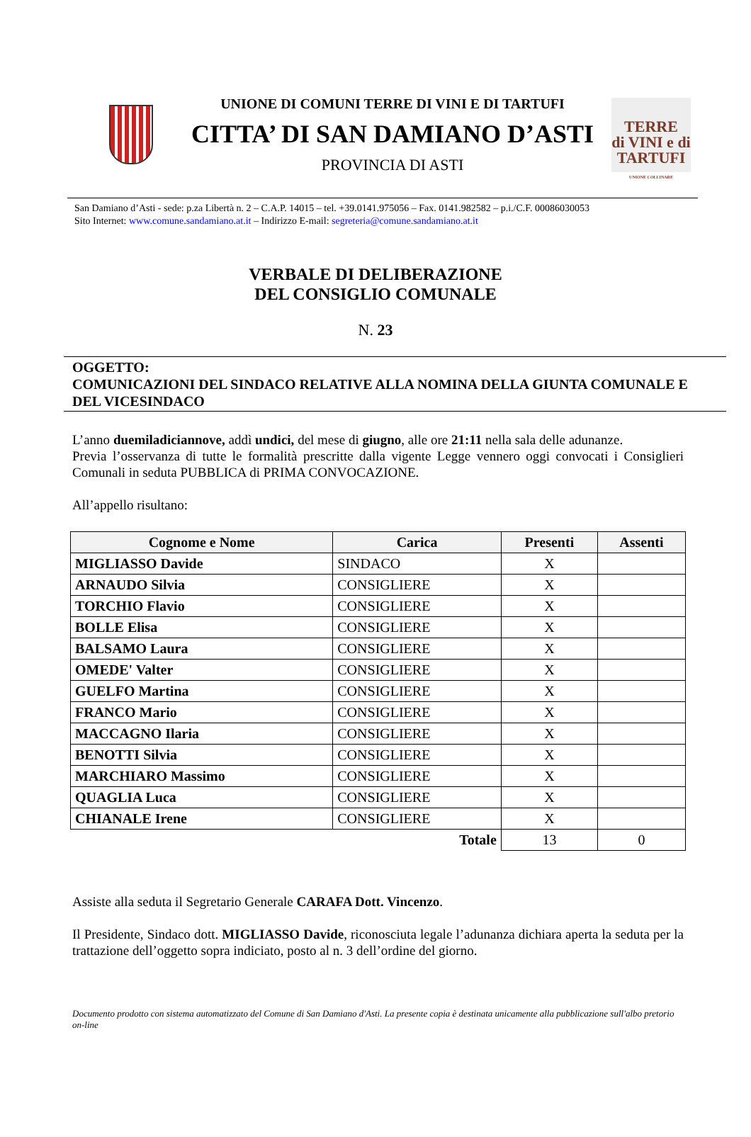UNIONE DI COMUNI TERRE DI VINI E DI TARTUFI
CITTA’ DI SAN DAMIANO D’ASTI
PROVINCIA DI ASTI
TERRE
di VINI e di
TARTUFI
UNIONE COLLINARE
San Damiano d’Asti - sede: p.za Libertà n. 2 – C.A.P. 14015 – tel. +39.0141.975056 – Fax. 0141.982582 – p.i./C.F. 00086030053
Sito Internet: www.comune.sandamiano.at.it – Indirizzo E-mail: segreteria@comune.sandamiano.at.it
VERBALE DI DELIBERAZIONE
DEL CONSIGLIO COMUNALE
N. 23
OGGETTO:
COMUNICAZIONI DEL SINDACO RELATIVE ALLA NOMINA DELLA GIUNTA COMUNALE E DEL VICESINDACO
L’anno duemiladiciannove, addì undici, del mese di giugno, alle ore 21:11 nella sala delle adunanze.
Previa l’osservanza di tutte le formalità prescritte dalla vigente Legge vennero oggi convocati i Consiglieri Comunali in seduta PUBBLICA di PRIMA CONVOCAZIONE.
All’appello risultano:
| Cognome e Nome | Carica | Presenti | Assenti |
| --- | --- | --- | --- |
| MIGLIASSO Davide | SINDACO | X | |
| ARNAUDO Silvia | CONSIGLIERE | X | |
| TORCHIO Flavio | CONSIGLIERE | X | |
| BOLLE Elisa | CONSIGLIERE | X | |
| BALSAMO Laura | CONSIGLIERE | X | |
| OMEDE' Valter | CONSIGLIERE | X | |
| GUELFO Martina | CONSIGLIERE | X | |
| FRANCO Mario | CONSIGLIERE | X | |
| MACCAGNO Ilaria | CONSIGLIERE | X | |
| BENOTTI Silvia | CONSIGLIERE | X | |
| MARCHIARO Massimo | CONSIGLIERE | X | |
| QUAGLIA Luca | CONSIGLIERE | X | |
| CHIANALE Irene | CONSIGLIERE | X | |
| Totale | | 13 | 0 |
Assiste alla seduta il Segretario Generale CARAFA Dott. Vincenzo.
Il Presidente, Sindaco dott. MIGLIASSO Davide, riconosciuta legale l’adunanza dichiara aperta la seduta per la trattazione dell’oggetto sopra indiciato, posto al n. 3 dell’ordine del giorno.
Documento prodotto con sistema automatizzato del Comune di San Damiano d'Asti. La presente copia è destinata unicamente alla pubblicazione sull'albo pretorio on-line